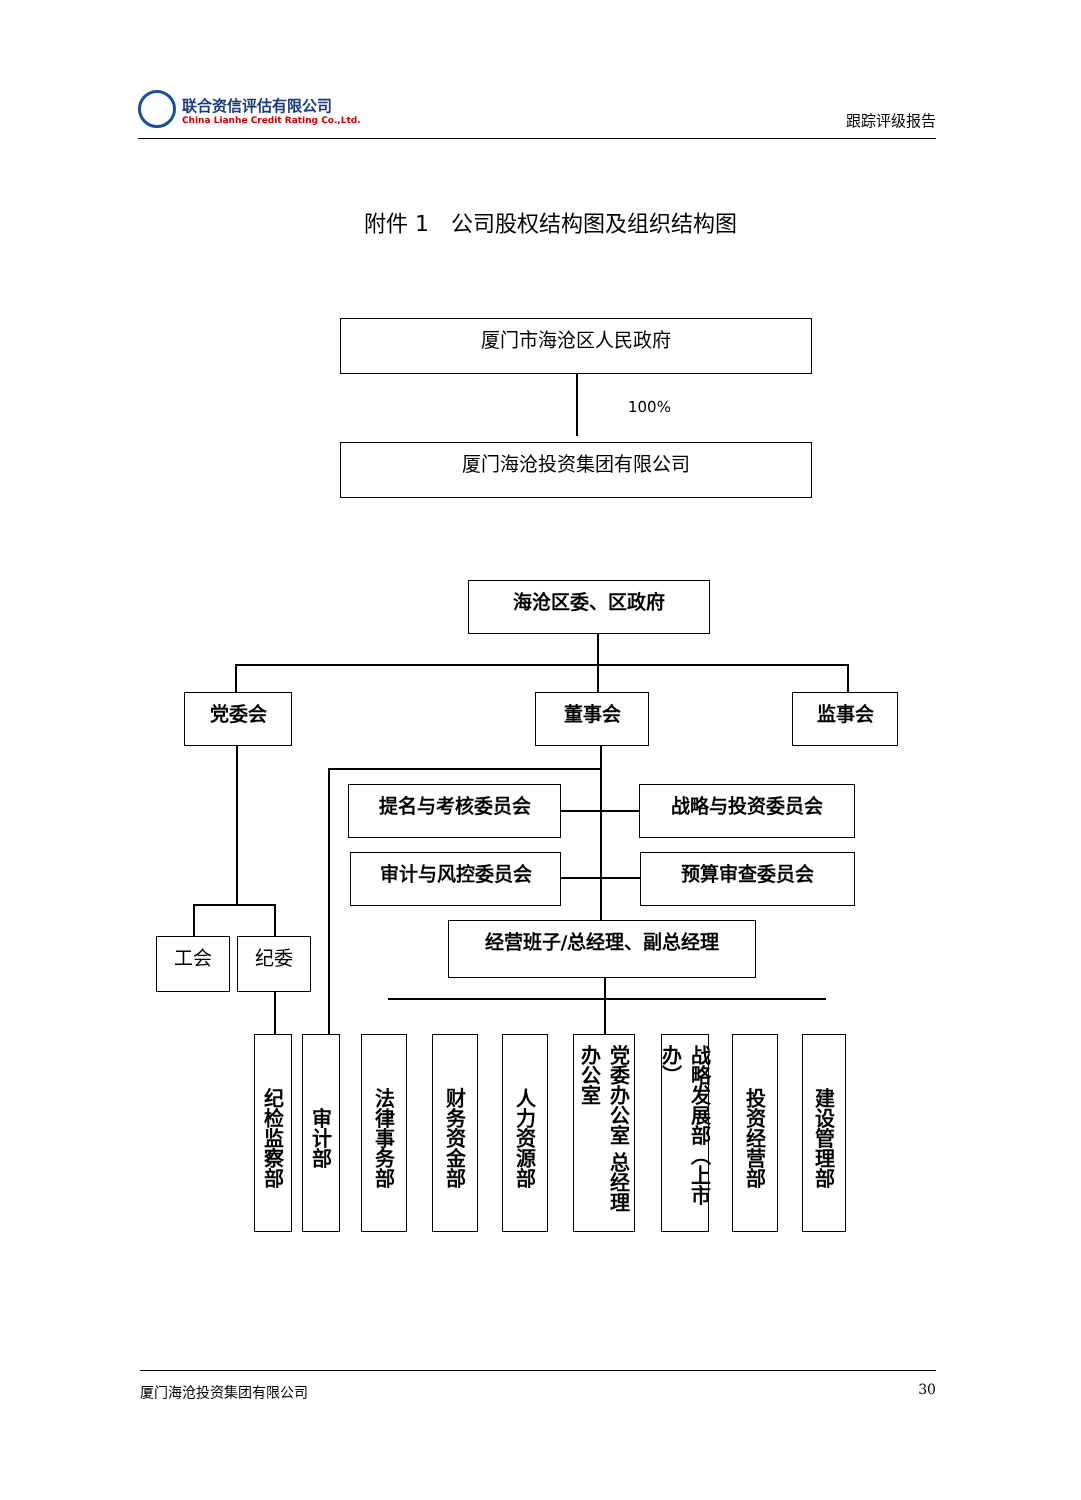联合资信评估有限公司
China Lianhe Credit Rating Co.,Ltd.
跟踪评级报告
附件 1　公司股权结构图及组织结构图
厦门市海沧区人民政府
100%
厦门海沧投资集团有限公司
海沧区委、区政府
党委会 董事会 监事会
提名与考核委员会 战略与投资委员会
审计与风控委员会 预算审查委员会
工会 纪委
经营班子/总经理、副总经理
纪检监察部
审计部
法律事务部
财务资金部
人力资源部
党委办公室 总经理办公室
战略发展部（上市办）
投资经营部
建设管理部
厦门海沧投资集团有限公司 30